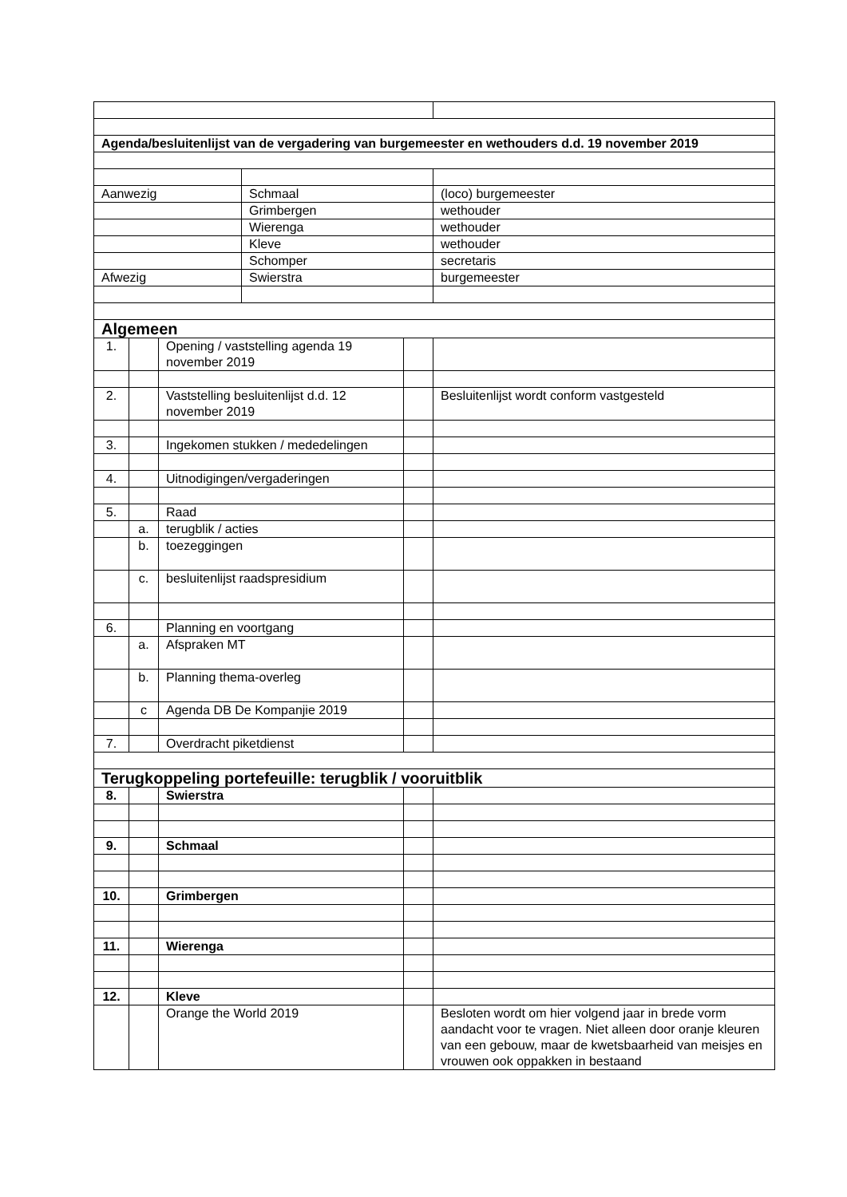| Agenda/besluitenlijst van de vergadering van burgemeester en wethouders d.d. 19 november 2019 | | | | | |
| Aanwezig | | | Schmaal | | (loco) burgemeester |
| | | | Grimbergen | | wethouder |
| | | | Wierenga | | wethouder |
| | | | Kleve | | wethouder |
| | | | Schomper | | secretaris |
| Afwezig | | | Swierstra | | burgemeester |
| Algemeen | | | | | |
| 1. | | Opening / vaststelling agenda 19 november 2019 | | | |
| 2. | | Vaststelling besluitenlijst d.d. 12 november 2019 | | | Besluitenlijst wordt conform vastgesteld |
| 3. | | Ingekomen stukken / mededelingen | | | |
| 4. | | Uitnodigingen/vergaderingen | | | |
| 5. | | Raad | | | |
| | a. | terugblik / acties | | | |
| | b. | toezeggingen | | | |
| | c. | besluitenlijst raadspresidium | | | |
| 6. | | Planning en voortgang | | | |
| | a. | Afspraken MT | | | |
| | b. | Planning thema-overleg | | | |
| | c | Agenda DB De Kompanjie 2019 | | | |
| 7. | | Overdracht piketdienst | | | |
| Terugkoppeling portefeuille: terugblik / vooruitblik | | | | | |
| 8. | | Swierstra | | | |
| 9. | | Schmaal | | | |
| 10. | | Grimbergen | | | |
| 11. | | Wierenga | | | |
| 12. | | Kleve | | | |
| | | Orange the World 2019 | | | Besloten wordt om hier volgend jaar in brede vorm aandacht voor te vragen. Niet alleen door oranje kleuren van een gebouw, maar de kwetsbaarheid van meisjes en vrouwen ook oppakken in bestaand |